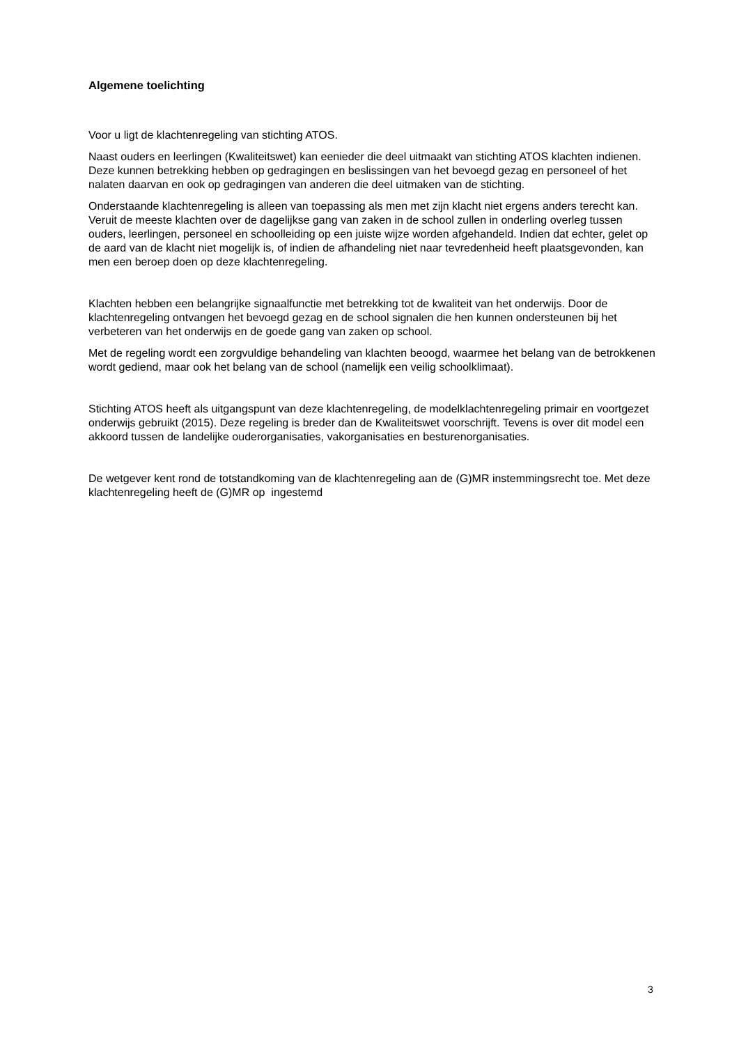Algemene toelichting
Voor u ligt de klachtenregeling van stichting ATOS.
Naast ouders en leerlingen (Kwaliteitswet) kan eenieder die deel uitmaakt van stichting ATOS klachten indienen. Deze kunnen betrekking hebben op gedragingen en beslissingen van het bevoegd gezag en personeel of het nalaten daarvan en ook op gedragingen van anderen die deel uitmaken van de stichting.
Onderstaande klachtenregeling is alleen van toepassing als men met zijn klacht niet ergens anders terecht kan. Veruit de meeste klachten over de dagelijkse gang van zaken in de school zullen in onderling overleg tussen ouders, leerlingen, personeel en schoolleiding op een juiste wijze worden afgehandeld. Indien dat echter, gelet op de aard van de klacht niet mogelijk is, of indien de afhandeling niet naar tevredenheid heeft plaatsgevonden, kan men een beroep doen op deze klachtenregeling.
Klachten hebben een belangrijke signaalfunctie met betrekking tot de kwaliteit van het onderwijs. Door de klachtenregeling ontvangen het bevoegd gezag en de school signalen die hen kunnen ondersteunen bij het verbeteren van het onderwijs en de goede gang van zaken op school.
Met de regeling wordt een zorgvuldige behandeling van klachten beoogd, waarmee het belang van de betrokkenen wordt gediend, maar ook het belang van de school (namelijk een veilig schoolklimaat).
Stichting ATOS heeft als uitgangspunt van deze klachtenregeling, de modelklachtenregeling primair en voortgezet onderwijs gebruikt (2015). Deze regeling is breder dan de Kwaliteitswet voorschrijft. Tevens is over dit model een akkoord tussen de landelijke ouderorganisaties, vakorganisaties en besturenorganisaties.
De wetgever kent rond de totstandkoming van de klachtenregeling aan de (G)MR instemmingsrecht toe. Met deze klachtenregeling heeft de (G)MR op ingestemd
3